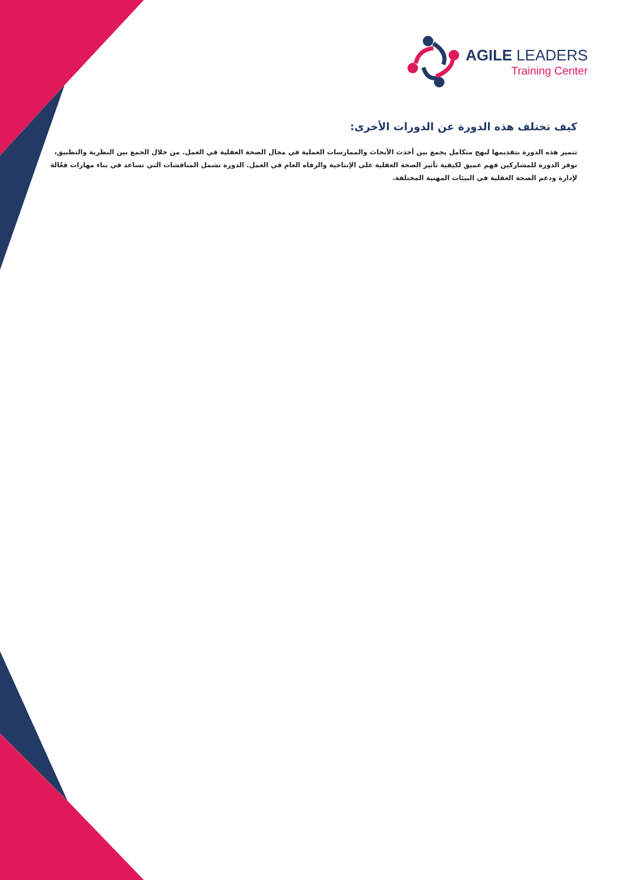AGILE LEADERS
Training Center
كيف تختلف هذه الدورة عن الدورات الأخرى:
تتميز هذه الدورة بتقديمها لنهج متكامل يجمع بين أحدث الأبحاث والممارسات العملية في مجال الصحة العقلية في العمل. من خلال الجمع بين النظرية والتطبيق، توفر الدورة للمشاركين فهم عميق لكيفية تأثير الصحة العقلية على الإنتاجية والرفاه العام في العمل. الدورة تشمل المناقشات التي تساعد في بناء مهارات فعّالة لإدارة ودعم الصحة العقلية في البيئات المهنية المختلفة.